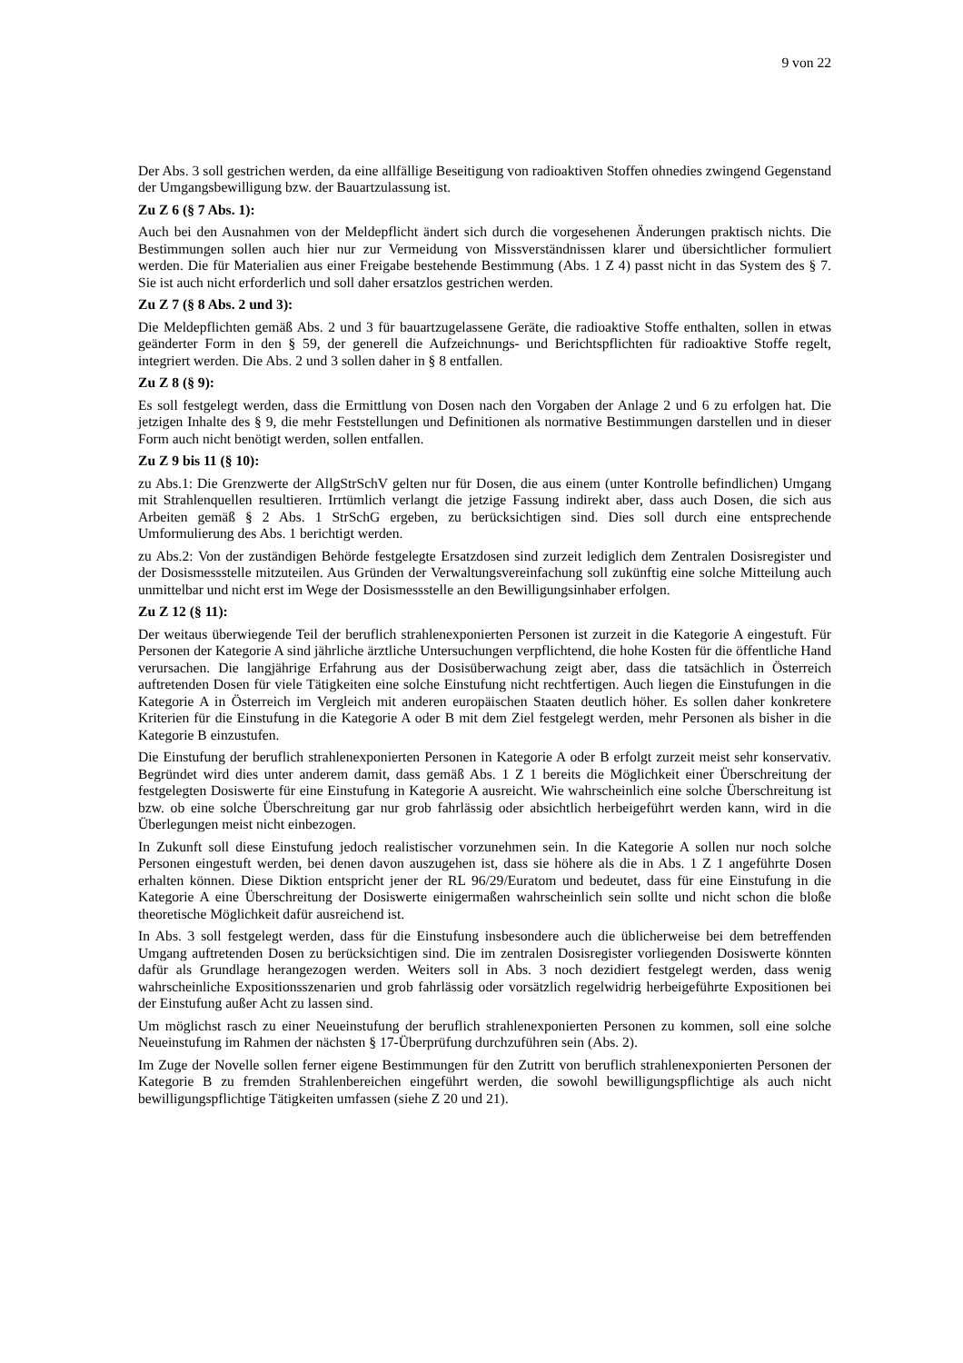9 von 22
Der Abs. 3 soll gestrichen werden, da eine allfällige Beseitigung von radioaktiven Stoffen ohnedies zwingend Gegenstand der Umgangsbewilligung bzw. der Bauartzulassung ist.
Zu Z 6 (§ 7 Abs. 1):
Auch bei den Ausnahmen von der Meldepflicht ändert sich durch die vorgesehenen Änderungen praktisch nichts. Die Bestimmungen sollen auch hier nur zur Vermeidung von Missverständnissen klarer und übersichtlicher formuliert werden. Die für Materialien aus einer Freigabe bestehende Bestimmung (Abs. 1 Z 4) passt nicht in das System des § 7. Sie ist auch nicht erforderlich und soll daher ersatzlos gestrichen werden.
Zu Z 7 (§ 8 Abs. 2 und 3):
Die Meldepflichten gemäß Abs. 2 und 3 für bauartzugelassene Geräte, die radioaktive Stoffe enthalten, sollen in etwas geänderter Form in den § 59, der generell die Aufzeichnungs- und Berichtspflichten für radioaktive Stoffe regelt, integriert werden. Die Abs. 2 und 3 sollen daher in § 8 entfallen.
Zu Z 8 (§ 9):
Es soll festgelegt werden, dass die Ermittlung von Dosen nach den Vorgaben der Anlage 2 und 6 zu erfolgen hat. Die jetzigen Inhalte des § 9, die mehr Feststellungen und Definitionen als normative Bestimmungen darstellen und in dieser Form auch nicht benötigt werden, sollen entfallen.
Zu Z 9 bis 11 (§ 10):
zu Abs.1: Die Grenzwerte der AllgStrSchV gelten nur für Dosen, die aus einem (unter Kontrolle befindlichen) Umgang mit Strahlenquellen resultieren. Irrtümlich verlangt die jetzige Fassung indirekt aber, dass auch Dosen, die sich aus Arbeiten gemäß § 2 Abs. 1 StrSchG ergeben, zu berücksichtigen sind. Dies soll durch eine entsprechende Umformulierung des Abs. 1 berichtigt werden.
zu Abs.2: Von der zuständigen Behörde festgelegte Ersatzdosen sind zurzeit lediglich dem Zentralen Dosisregister und der Dosismessstelle mitzuteilen. Aus Gründen der Verwaltungsvereinfachung soll zukünftig eine solche Mitteilung auch unmittelbar und nicht erst im Wege der Dosismessstelle an den Bewilligungsinhaber erfolgen.
Zu Z 12 (§ 11):
Der weitaus überwiegende Teil der beruflich strahlenexponierten Personen ist zurzeit in die Kategorie A eingestuft. Für Personen der Kategorie A sind jährliche ärztliche Untersuchungen verpflichtend, die hohe Kosten für die öffentliche Hand verursachen. Die langjährige Erfahrung aus der Dosisüberwachung zeigt aber, dass die tatsächlich in Österreich auftretenden Dosen für viele Tätigkeiten eine solche Einstufung nicht rechtfertigen. Auch liegen die Einstufungen in die Kategorie A in Österreich im Vergleich mit anderen europäischen Staaten deutlich höher. Es sollen daher konkretere Kriterien für die Einstufung in die Kategorie A oder B mit dem Ziel festgelegt werden, mehr Personen als bisher in die Kategorie B einzustufen.
Die Einstufung der beruflich strahlenexponierten Personen in Kategorie A oder B erfolgt zurzeit meist sehr konservativ. Begründet wird dies unter anderem damit, dass gemäß Abs. 1 Z 1 bereits die Möglichkeit einer Überschreitung der festgelegten Dosiswerte für eine Einstufung in Kategorie A ausreicht. Wie wahrscheinlich eine solche Überschreitung ist bzw. ob eine solche Überschreitung gar nur grob fahrlässig oder absichtlich herbeigeführt werden kann, wird in die Überlegungen meist nicht einbezogen.
In Zukunft soll diese Einstufung jedoch realistischer vorzunehmen sein. In die Kategorie A sollen nur noch solche Personen eingestuft werden, bei denen davon auszugehen ist, dass sie höhere als die in Abs. 1 Z 1 angeführte Dosen erhalten können. Diese Diktion entspricht jener der RL 96/29/Euratom und bedeutet, dass für eine Einstufung in die Kategorie A eine Überschreitung der Dosiswerte einigermaßen wahrscheinlich sein sollte und nicht schon die bloße theoretische Möglichkeit dafür ausreichend ist.
In Abs. 3 soll festgelegt werden, dass für die Einstufung insbesondere auch die üblicherweise bei dem betreffenden Umgang auftretenden Dosen zu berücksichtigen sind. Die im zentralen Dosisregister vorliegenden Dosiswerte könnten dafür als Grundlage herangezogen werden. Weiters soll in Abs. 3 noch dezidiert festgelegt werden, dass wenig wahrscheinliche Expositionsszenarien und grob fahrlässig oder vorsätzlich regelwidrig herbeigeführte Expositionen bei der Einstufung außer Acht zu lassen sind.
Um möglichst rasch zu einer Neueinstufung der beruflich strahlenexponierten Personen zu kommen, soll eine solche Neueinstufung im Rahmen der nächsten § 17-Überprüfung durchzuführen sein (Abs. 2).
Im Zuge der Novelle sollen ferner eigene Bestimmungen für den Zutritt von beruflich strahlenexponierten Personen der Kategorie B zu fremden Strahlenbereichen eingeführt werden, die sowohl bewilligungspflichtige als auch nicht bewilligungspflichtige Tätigkeiten umfassen (siehe Z 20 und 21).